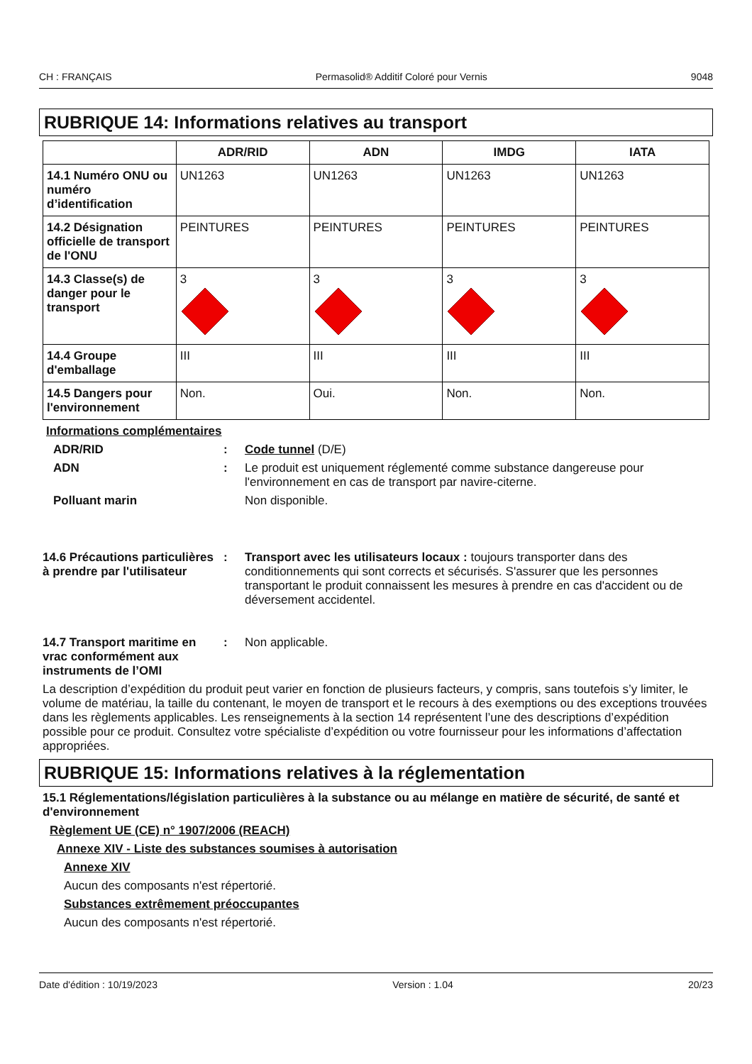CH : FRANÇAIS Permasolid® Additif Coloré pour Vernis 9048
RUBRIQUE 14: Informations relatives au transport
| | ADR/RID | ADN | IMDG | IATA |
| --- | --- | --- | --- | --- |
| 14.1 Numéro ONU ou numéro d’identification | UN1263 | UN1263 | UN1263 | UN1263 |
| 14.2 Désignation officielle de transport de l'ONU | PEINTURES | PEINTURES | PEINTURES | PEINTURES |
| 14.3 Classe(s) de danger pour le transport | 3 | 3 | 3 | 3 |
| 14.4 Groupe d'emballage | III | III | III | III |
| 14.5 Dangers pour l'environnement | Non. | Oui. | Non. | Non. |
Informations complémentaires
ADR/RID : Code tunnel (D/E)
ADN : Le produit est uniquement réglementé comme substance dangereuse pour l'environnement en cas de transport par navire-citerne.
Polluant marin Non disponible.
14.6 Précautions particulières à prendre par l'utilisateur
: Transport avec les utilisateurs locaux : toujours transporter dans des conditionnements qui sont corrects et sécurisés. S'assurer que les personnes transportant le produit connaissent les mesures à prendre en cas d'accident ou de déversement accidentel.
14.7 Transport maritime en vrac conformément aux instruments de l’OMI
: Non applicable.
La description d’expédition du produit peut varier en fonction de plusieurs facteurs, y compris, sans toutefois s’y limiter, le volume de matériau, la taille du contenant, le moyen de transport et le recours à des exemptions ou des exceptions trouvées dans les règlements applicables. Les renseignements à la section 14 représentent l’une des descriptions d’expédition possible pour ce produit. Consultez votre spécialiste d’expédition ou votre fournisseur pour les informations d’affectation appropriées.
RUBRIQUE 15: Informations relatives à la réglementation
15.1 Réglementations/législation particulières à la substance ou au mélange en matière de sécurité, de santé et d'environnement
Règlement UE (CE) n° 1907/2006 (REACH)
Annexe XIV - Liste des substances soumises à autorisation
Annexe XIV
Aucun des composants n'est répertorié.
Substances extrêmement préoccupantes
Aucun des composants n'est répertorié.
Date d'édition : 10/19/2023 Version : 1.04 20/23